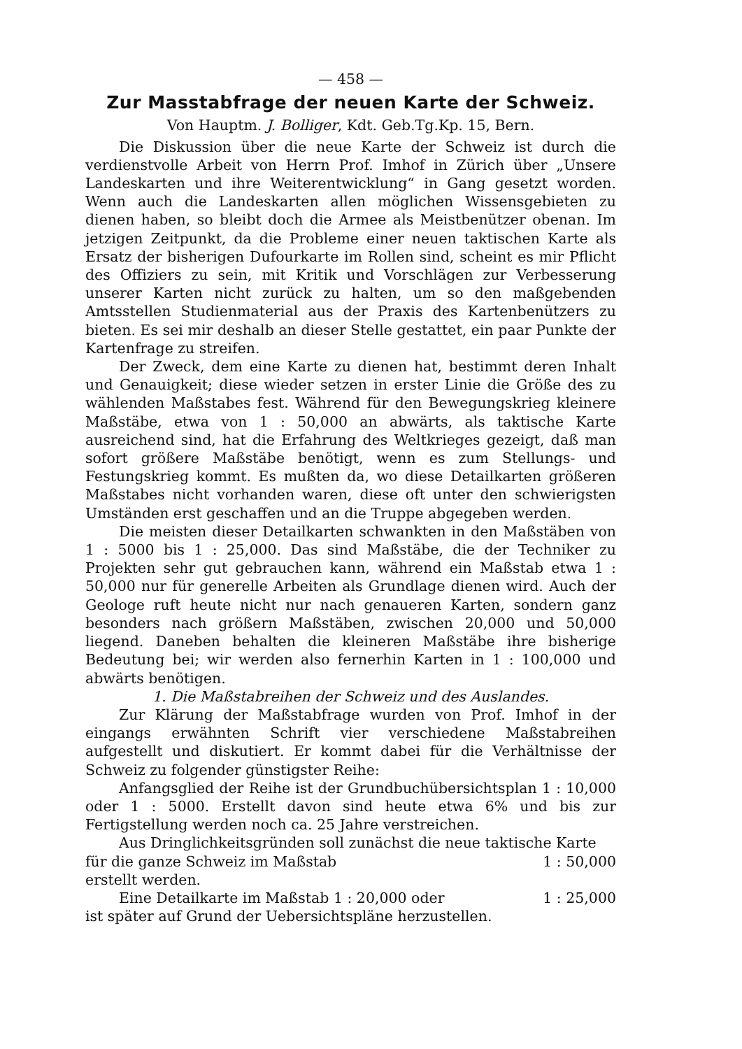— 458 —
Zur Masstabfrage der neuen Karte der Schweiz.
Von Hauptm. J. Bolliger, Kdt. Geb.Tg.Kp. 15, Bern.
Die Diskussion über die neue Karte der Schweiz ist durch die verdienstvolle Arbeit von Herrn Prof. Imhof in Zürich über „Unsere Landeskarten und ihre Weiterentwicklung“ in Gang gesetzt worden. Wenn auch die Landeskarten allen möglichen Wissensgebieten zu dienen haben, so bleibt doch die Armee als Meistbenützer obenan. Im jetzigen Zeitpunkt, da die Probleme einer neuen taktischen Karte als Ersatz der bisherigen Dufourkarte im Rollen sind, scheint es mir Pflicht des Offiziers zu sein, mit Kritik und Vorschlägen zur Verbesserung unserer Karten nicht zurück zu halten, um so den maßgebenden Amtsstellen Studienmaterial aus der Praxis des Kartenbenützers zu bieten. Es sei mir deshalb an dieser Stelle gestattet, ein paar Punkte der Kartenfrage zu streifen.
Der Zweck, dem eine Karte zu dienen hat, bestimmt deren Inhalt und Genauigkeit; diese wieder setzen in erster Linie die Größe des zu wählenden Maßstabes fest. Während für den Bewegungskrieg kleinere Maßstäbe, etwa von 1 : 50,000 an abwärts, als taktische Karte ausreichend sind, hat die Erfahrung des Weltkrieges gezeigt, daß man sofort größere Maßstäbe benötigt, wenn es zum Stellungs- und Festungskrieg kommt. Es mußten da, wo diese Detailkarten größeren Maßstabes nicht vorhanden waren, diese oft unter den schwierigsten Umständen erst geschaffen und an die Truppe abgegeben werden.
Die meisten dieser Detailkarten schwankten in den Maßstäben von 1 : 5000 bis 1 : 25,000. Das sind Maßstäbe, die der Techniker zu Projekten sehr gut gebrauchen kann, während ein Maßstab etwa 1 : 50,000 nur für generelle Arbeiten als Grundlage dienen wird. Auch der Geologe ruft heute nicht nur nach genaueren Karten, sondern ganz besonders nach größern Maßstäben, zwischen 20,000 und 50,000 liegend. Daneben behalten die kleineren Maßstäbe ihre bisherige Bedeutung bei; wir werden also fernerhin Karten in 1 : 100,000 und abwärts benötigen.
1. Die Maßstabreihen der Schweiz und des Auslandes.
Zur Klärung der Maßstabfrage wurden von Prof. Imhof in der eingangs erwähnten Schrift vier verschiedene Maßstabreihen aufgestellt und diskutiert. Er kommt dabei für die Verhältnisse der Schweiz zu folgender günstigster Reihe:
Anfangsglied der Reihe ist der Grundbuchübersichtsplan 1 : 10,000 oder 1 : 5000. Erstellt davon sind heute etwa 6% und bis zur Fertigstellung werden noch ca. 25 Jahre verstreichen.
Aus Dringlichkeitsgründen soll zunächst die neue taktische Karte
für die ganze Schweiz im Maßstab 1 : 50,000
erstellt werden.
Eine Detailkarte im Maßstab 1 : 20,000 oder 1 : 25,000
ist später auf Grund der Uebersichtspläne herzustellen.